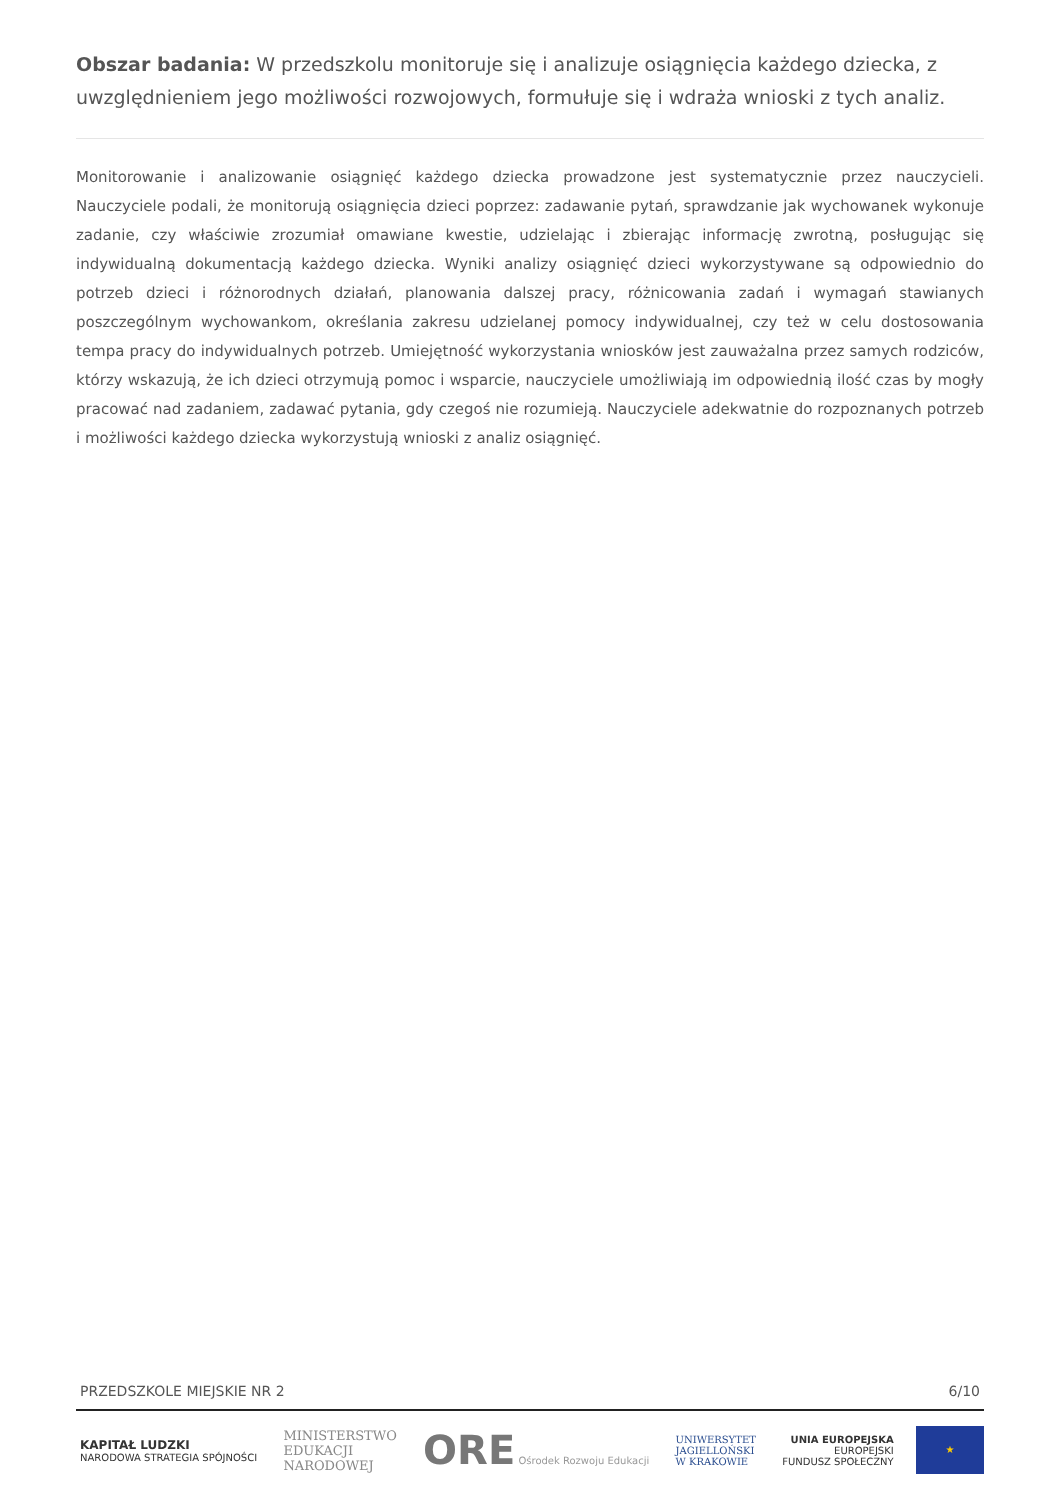Obszar badania: W przedszkolu monitoruje się i analizuje osiągnięcia każdego dziecka, z uwzględnieniem jego możliwości rozwojowych, formułuje się i wdraża wnioski z tych analiz.
Monitorowanie i analizowanie osiągnięć każdego dziecka prowadzone jest systematycznie przez nauczycieli. Nauczyciele podali, że monitorują osiągnięcia dzieci poprzez: zadawanie pytań, sprawdzanie jak wychowanek wykonuje zadanie, czy właściwie zrozumiał omawiane kwestie, udzielając i zbierając informację zwrotną, posługując się indywidualną dokumentacją każdego dziecka. Wyniki analizy osiągnięć dzieci wykorzystywane są odpowiednio do potrzeb dzieci i różnorodnych działań, planowania dalszej pracy, różnicowania zadań i wymagań stawianych poszczególnym wychowankom, określania zakresu udzielanej pomocy indywidualnej, czy też w celu dostosowania tempa pracy do indywidualnych potrzeb. Umiejętność wykorzystania wniosków jest zauważalna przez samych rodziców, którzy wskazują, że ich dzieci otrzymują pomoc i wsparcie, nauczyciele umożliwiają im odpowiednią ilość czas by mogły pracować nad zadaniem, zadawać pytania, gdy czegoś nie rozumieją. Nauczyciele adekwatnie do rozpoznanych potrzeb i możliwości każdego dziecka wykorzystują wnioski z analiz osiągnięć.
PRZEDSZKOLE MIEJSKIE NR 2 6/10
KAPITAŁ LUDZKI
NARODOWA STRATEGIA SPÓJNOŚCI
MINISTERSTWO
EDUKACJI
NARODOWEJ
ORE Ośrodek Rozwoju Edukacji
UNIWERSYTET
JAGIELLOŃSKI
W KRAKOWIE
UNIA EUROPEJSKA
EUROPEJSKI
FUNDUSZ SPOŁECZNY
★